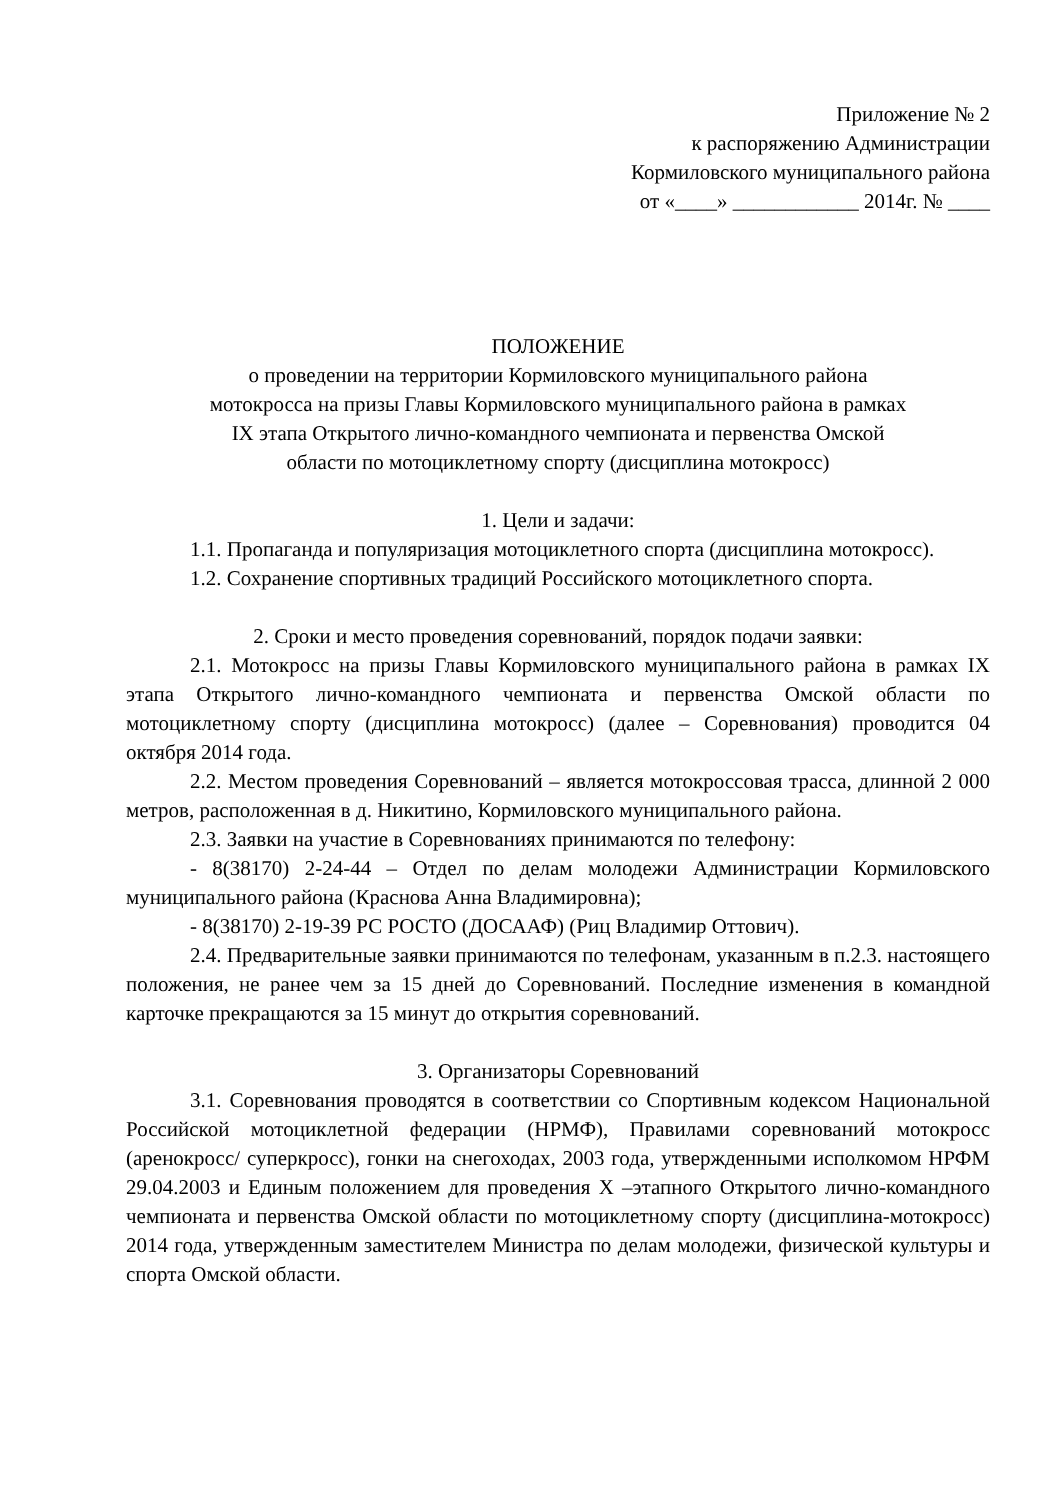Приложение № 2
к распоряжению Администрации
Кормиловского муниципального района
от «____» ____________ 2014г. № ____
ПОЛОЖЕНИЕ
о проведении на территории Кормиловского муниципального района
мотокросса на призы Главы Кормиловского муниципального района в рамках
IX этапа Открытого лично-командного чемпионата и первенства Омской
области по мотоциклетному спорту (дисциплина мотокросс)
1. Цели и задачи:
1.1. Пропаганда и популяризация мотоциклетного спорта (дисциплина мотокросс).
1.2. Сохранение спортивных традиций Российского мотоциклетного спорта.
2. Сроки и место проведения соревнований, порядок подачи заявки:
2.1. Мотокросс на призы Главы Кормиловского муниципального района в рамках IX этапа Открытого лично-командного чемпионата и первенства Омской области по мотоциклетному спорту (дисциплина мотокросс) (далее – Соревнования) проводится 04 октября 2014 года.
2.2. Местом проведения Соревнований – является мотокроссовая трасса, длинной 2 000 метров, расположенная в д. Никитино, Кормиловского муниципального района.
2.3. Заявки на участие в Соревнованиях принимаются по телефону:
- 8(38170) 2-24-44 – Отдел по делам молодежи Администрации Кормиловского муниципального района (Краснова Анна Владимировна);
- 8(38170) 2-19-39 РС РОСТО (ДОСААФ) (Риц Владимир Оттович).
2.4. Предварительные заявки принимаются по телефонам, указанным в п.2.3. настоящего положения, не ранее чем за 15 дней до Соревнований. Последние изменения в командной карточке прекращаются за 15 минут до открытия соревнований.
3. Организаторы Соревнований
3.1. Соревнования проводятся в соответствии со Спортивным кодексом Национальной Российской мотоциклетной федерации (НРМФ), Правилами соревнований мотокросс (аренокросс/ суперкросс), гонки на снегоходах, 2003 года, утвержденными исполкомом НРФМ 29.04.2003 и Единым положением для проведения X –этапного Открытого лично-командного чемпионата и первенства Омской области по мотоциклетному спорту (дисциплина-мотокросс) 2014 года, утвержденным заместителем Министра по делам молодежи, физической культуры и спорта Омской области.